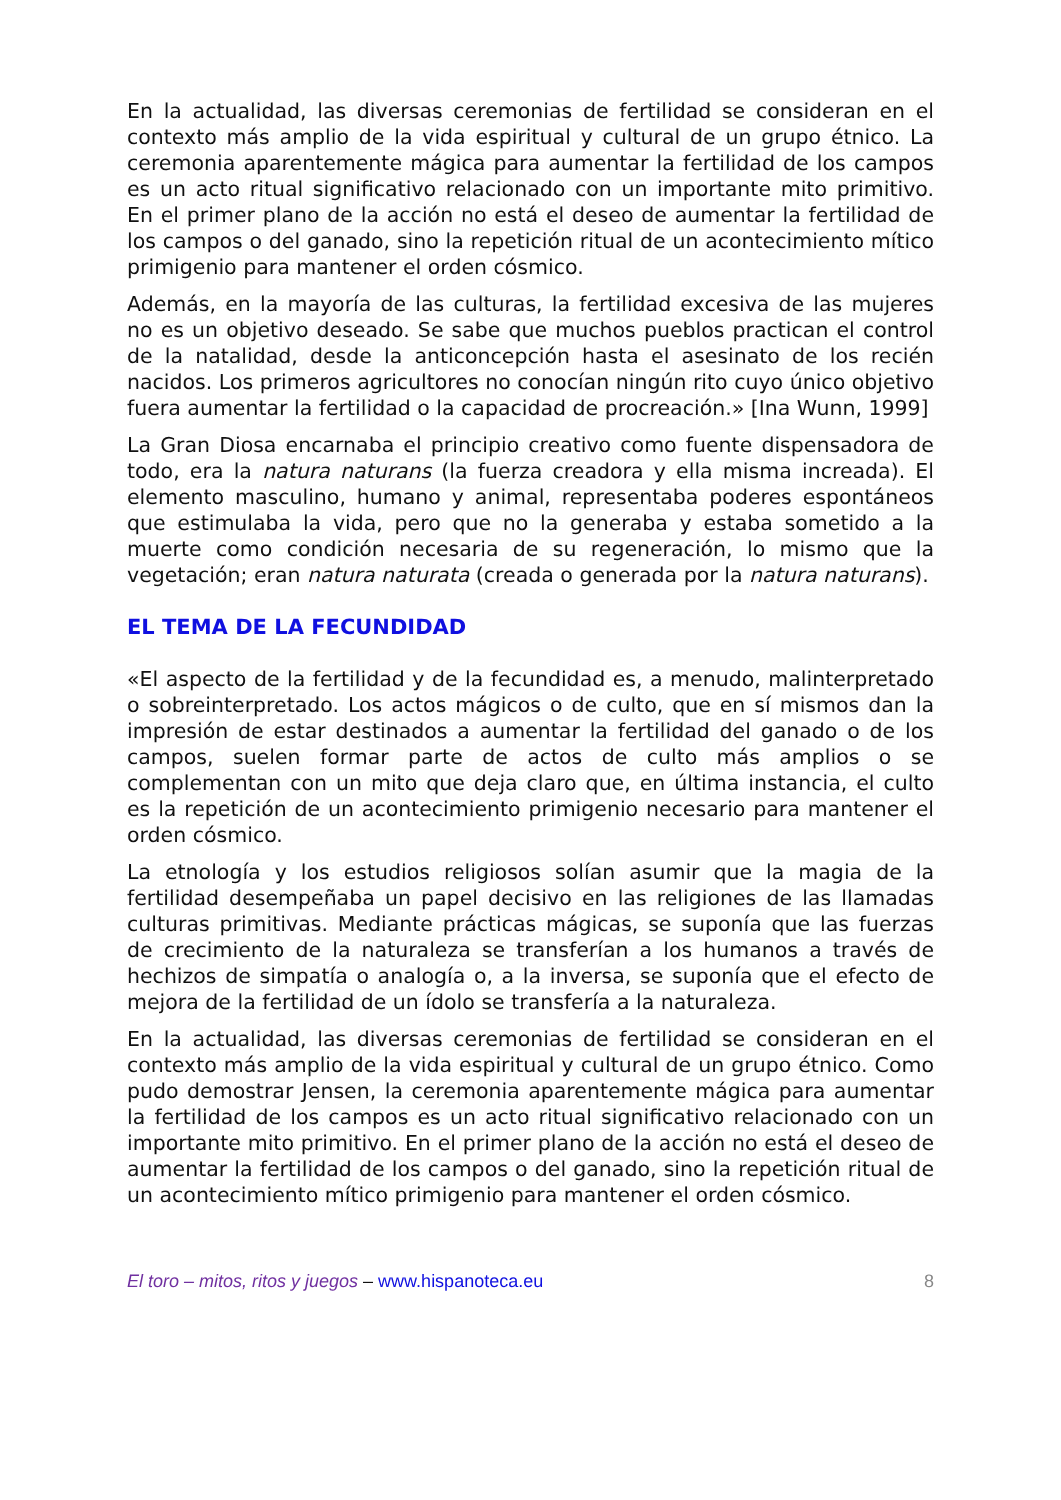En la actualidad, las diversas ceremonias de fertilidad se consideran en el contexto más amplio de la vida espiritual y cultural de un grupo étnico. La ceremonia aparentemente mágica para aumentar la fertilidad de los campos es un acto ritual significativo relacionado con un importante mito primitivo. En el primer plano de la acción no está el deseo de aumentar la fertilidad de los campos o del ganado, sino la repetición ritual de un acontecimiento mítico primigenio para mantener el orden cósmico.
Además, en la mayoría de las culturas, la fertilidad excesiva de las mujeres no es un objetivo deseado. Se sabe que muchos pueblos practican el control de la natalidad, desde la anticoncepción hasta el asesinato de los recién nacidos. Los primeros agricultores no conocían ningún rito cuyo único objetivo fuera aumentar la fertilidad o la capacidad de procreación.» [Ina Wunn, 1999]
La Gran Diosa encarnaba el principio creativo como fuente dispensadora de todo, era la natura naturans (la fuerza creadora y ella misma increada). El elemento masculino, humano y animal, representaba poderes espontáneos que estimulaba la vida, pero que no la generaba y estaba sometido a la muerte como condición necesaria de su regeneración, lo mismo que la vegetación; eran natura naturata (creada o generada por la natura naturans).
EL TEMA DE LA FECUNDIDAD
«El aspecto de la fertilidad y de la fecundidad es, a menudo, malinterpretado o sobreinterpretado. Los actos mágicos o de culto, que en sí mismos dan la impresión de estar destinados a aumentar la fertilidad del ganado o de los campos, suelen formar parte de actos de culto más amplios o se complementan con un mito que deja claro que, en última instancia, el culto es la repetición de un acontecimiento primigenio necesario para mantener el orden cósmico.
La etnología y los estudios religiosos solían asumir que la magia de la fertilidad desempeñaba un papel decisivo en las religiones de las llamadas culturas primitivas. Mediante prácticas mágicas, se suponía que las fuerzas de crecimiento de la naturaleza se transferían a los humanos a través de hechizos de simpatía o analogía o, a la inversa, se suponía que el efecto de mejora de la fertilidad de un ídolo se transfería a la naturaleza.
En la actualidad, las diversas ceremonias de fertilidad se consideran en el contexto más amplio de la vida espiritual y cultural de un grupo étnico. Como pudo demostrar Jensen, la ceremonia aparentemente mágica para aumentar la fertilidad de los campos es un acto ritual significativo relacionado con un importante mito primitivo. En el primer plano de la acción no está el deseo de aumentar la fertilidad de los campos o del ganado, sino la repetición ritual de un acontecimiento mítico primigenio para mantener el orden cósmico.
El toro – mitos, ritos y juegos – www.hispanoteca.eu 8